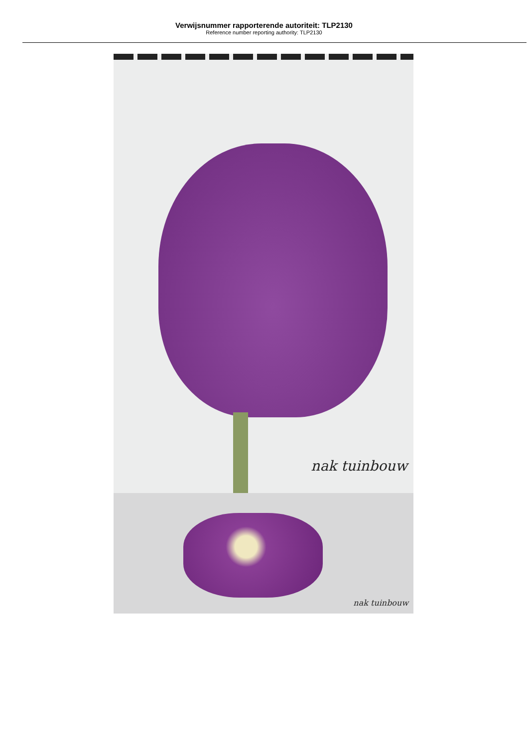Verwijsnummer rapporterende autoriteit: TLP2130
Reference number reporting authority: TLP2130
nak tuinbouw
nak tuinbouw